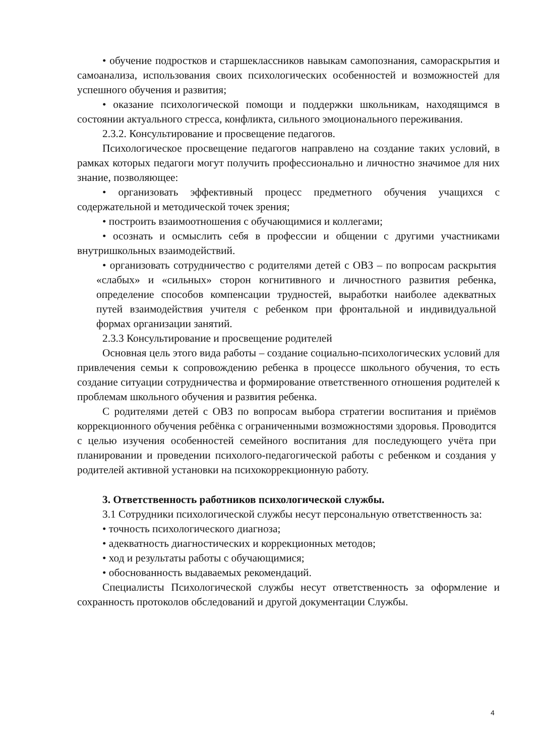• обучение подростков и старшеклассников навыкам самопознания, самораскрытия и самоанализа, использования своих психологических особенностей и возможностей для успешного обучения и развития;
• оказание психологической помощи и поддержки школьникам, находящимся в состоянии актуального стресса, конфликта, сильного эмоционального переживания.
2.3.2. Консультирование и просвещение педагогов.
Психологическое просвещение педагогов направлено на создание таких условий, в рамках которых педагоги могут получить профессионально и личностно значимое для них знание, позволяющее:
• организовать эффективный процесс предметного обучения учащихся с содержательной и методической точек зрения;
• построить взаимоотношения с обучающимися и коллегами;
• осознать и осмыслить себя в профессии и общении с другими участниками внутришкольных взаимодействий.
• организовать сотрудничество с родителями детей с ОВЗ – по вопросам раскрытия «слабых» и «сильных» сторон когнитивного и личностного развития ребенка, определение способов компенсации трудностей, выработки наиболее адекватных путей взаимодействия учителя с ребенком при фронтальной и индивидуальной формах организации занятий.
2.3.3 Консультирование и просвещение родителей
Основная цель этого вида работы – создание социально-психологических условий для привлечения семьи к сопровождению ребенка в процессе школьного обучения, то есть создание ситуации сотрудничества и формирование ответственного отношения родителей к проблемам школьного обучения и развития ребенка.
С родителями детей с ОВЗ по вопросам выбора стратегии воспитания и приёмов коррекционного обучения ребёнка с ограниченными возможностями здоровья. Проводится с целью изучения особенностей семейного воспитания для последующего учёта при планировании и проведении психолого-педагогической работы с ребенком и создания у родителей активной установки на психокоррекционную работу.
3. Ответственность работников психологической службы.
3.1 Сотрудники психологической службы несут персональную ответственность за:
• точность психологического диагноза;
• адекватность диагностических и коррекционных методов;
• ход и результаты работы с обучающимися;
• обоснованность выдаваемых рекомендаций.
Специалисты Психологической службы несут ответственность за оформление и сохранность протоколов обследований и другой документации Службы.
4